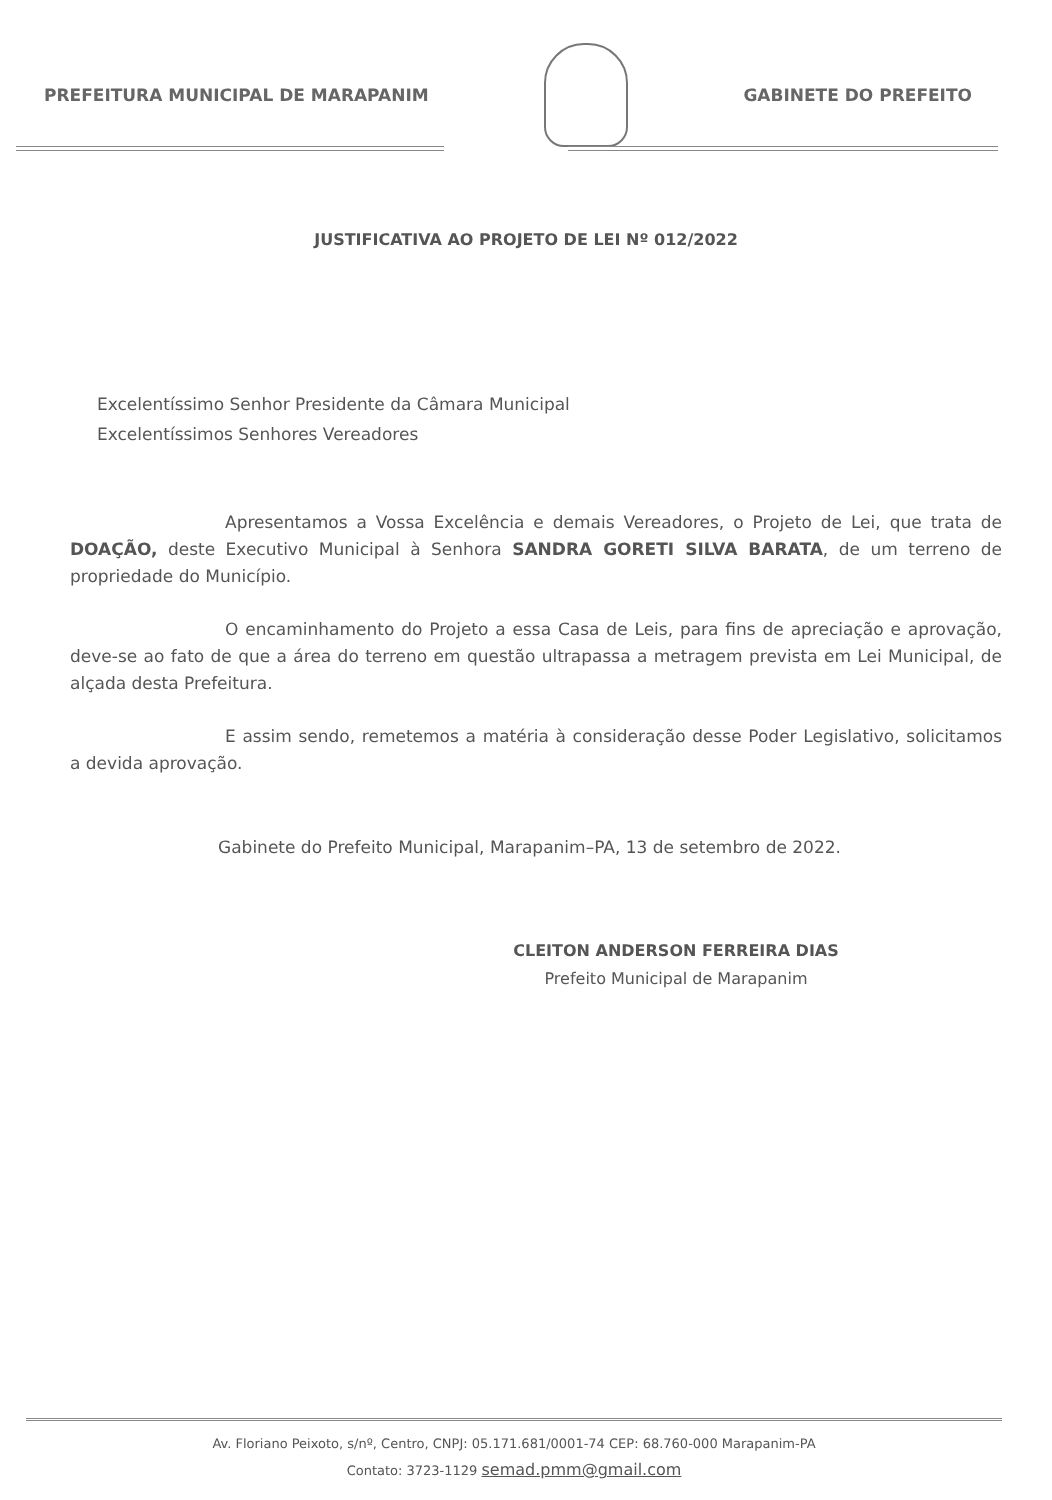PREFEITURA MUNICIPAL DE MARAPANIM
GABINETE DO PREFEITO
JUSTIFICATIVA AO PROJETO DE LEI Nº 012/2022
Excelentíssimo Senhor Presidente da Câmara Municipal
Excelentíssimos Senhores Vereadores
Apresentamos a Vossa Excelência e demais Vereadores, o Projeto de Lei, que trata de DOAÇÃO, deste Executivo Municipal à Senhora SANDRA GORETI SILVA BARATA, de um terreno de propriedade do Município.
O encaminhamento do Projeto a essa Casa de Leis, para fins de apreciação e aprovação, deve-se ao fato de que a área do terreno em questão ultrapassa a metragem prevista em Lei Municipal, de alçada desta Prefeitura.
E assim sendo, remetemos a matéria à consideração desse Poder Legislativo, solicitamos a devida aprovação.
Gabinete do Prefeito Municipal, Marapanim–PA, 13 de setembro de 2022.
CLEITON ANDERSON FERREIRA DIAS
Prefeito Municipal de Marapanim
Av. Floriano Peixoto, s/nº, Centro, CNPJ: 05.171.681/0001-74 CEP: 68.760-000 Marapanim-PA
Contato: 3723-1129 semad.pmm@gmail.com